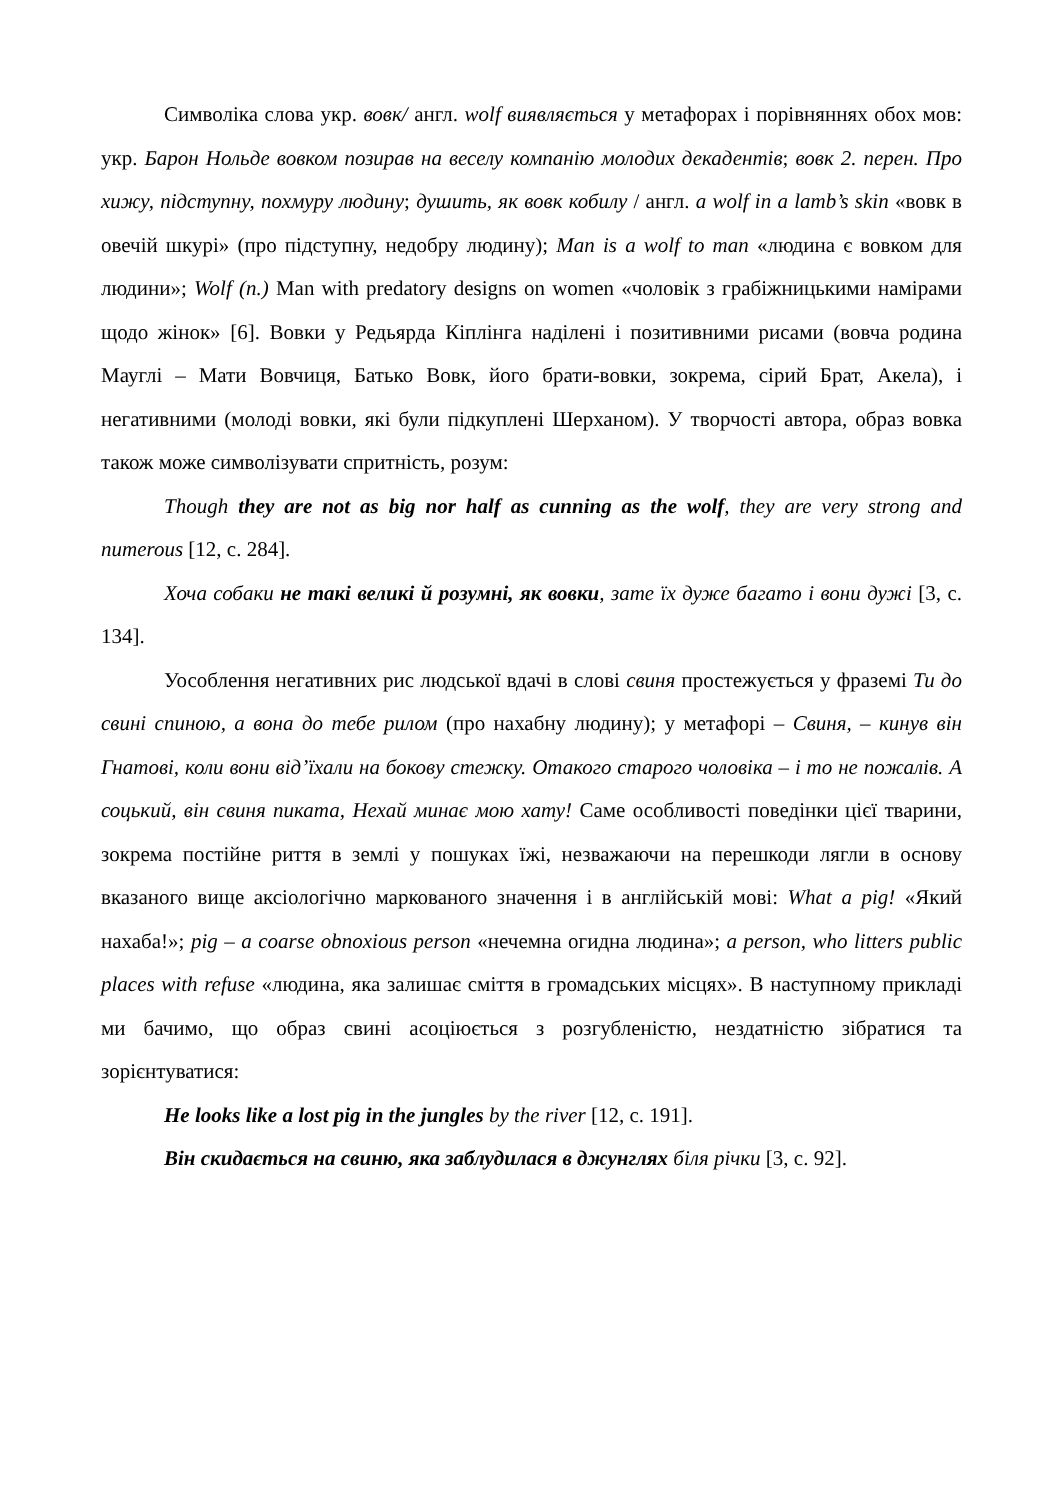Символіка слова укр. вовк/ англ. wolf виявляється у метафорах і порівняннях обох мов: укр. Барон Нольде вовком позирав на веселу компанію молодих декадентів; вовк 2. перен. Про хижу, підступну, похмуру людину; душить, як вовк кобилу / англ. a wolf in a lamb’s skin «вовк в овечій шкурі» (про підступну, недобру людину); Man is a wolf to man «людина є вовком для людини»; Wolf (n.) Man with predatory designs on women «чоловік з грабіжницькими намірами щодо жінок» [6]. Вовки у Редьярда Кіплінга наділені і позитивними рисами (вовча родина Мауглі – Мати Вовчиця, Батько Вовк, його брати-вовки, зокрема, сірий Брат, Акела), і негативними (молоді вовки, які були підкуплені Шерханом). У творчості автора, образ вовка також може символізувати спритність, розум:
Though they are not as big nor half as cunning as the wolf, they are very strong and numerous [12, с. 284].
Хоча собаки не такі великі й розумні, як вовки, зате їх дуже багато і вони дужі [3, с. 134].
Уособлення негативних рис людської вдачі в слові свиня простежується у фраземі Ти до свині спиною, а вона до тебе рилом (про нахабну людину); у метафорі – Свиня, – кинув він Гнатові, коли вони від’їхали на бокову стежку. Отакого старого чоловіка – і то не пожалів. А соцький, він свиня пиката, Нехай минає мою хату! Саме особливості поведінки цієї тварини, зокрема постійне риття в землі у пошуках їжі, незважаючи на перешкоди лягли в основу вказаного вище аксіологічно маркованого значення і в англійській мові: What a pig! «Який нахаба!»; pig – a coarse obnoxious person «нечемна огидна людина»; a person, who litters public places with refuse «людина, яка залишає сміття в громадських місцях». В наступному прикладі ми бачимо, що образ свині асоціюється з розгубленістю, нездатністю зібратися та зорієнтуватися:
He looks like a lost pig in the jungles by the river [12, с. 191].
Він скидається на свиню, яка заблудилася в джунглях біля річки [3, с. 92].